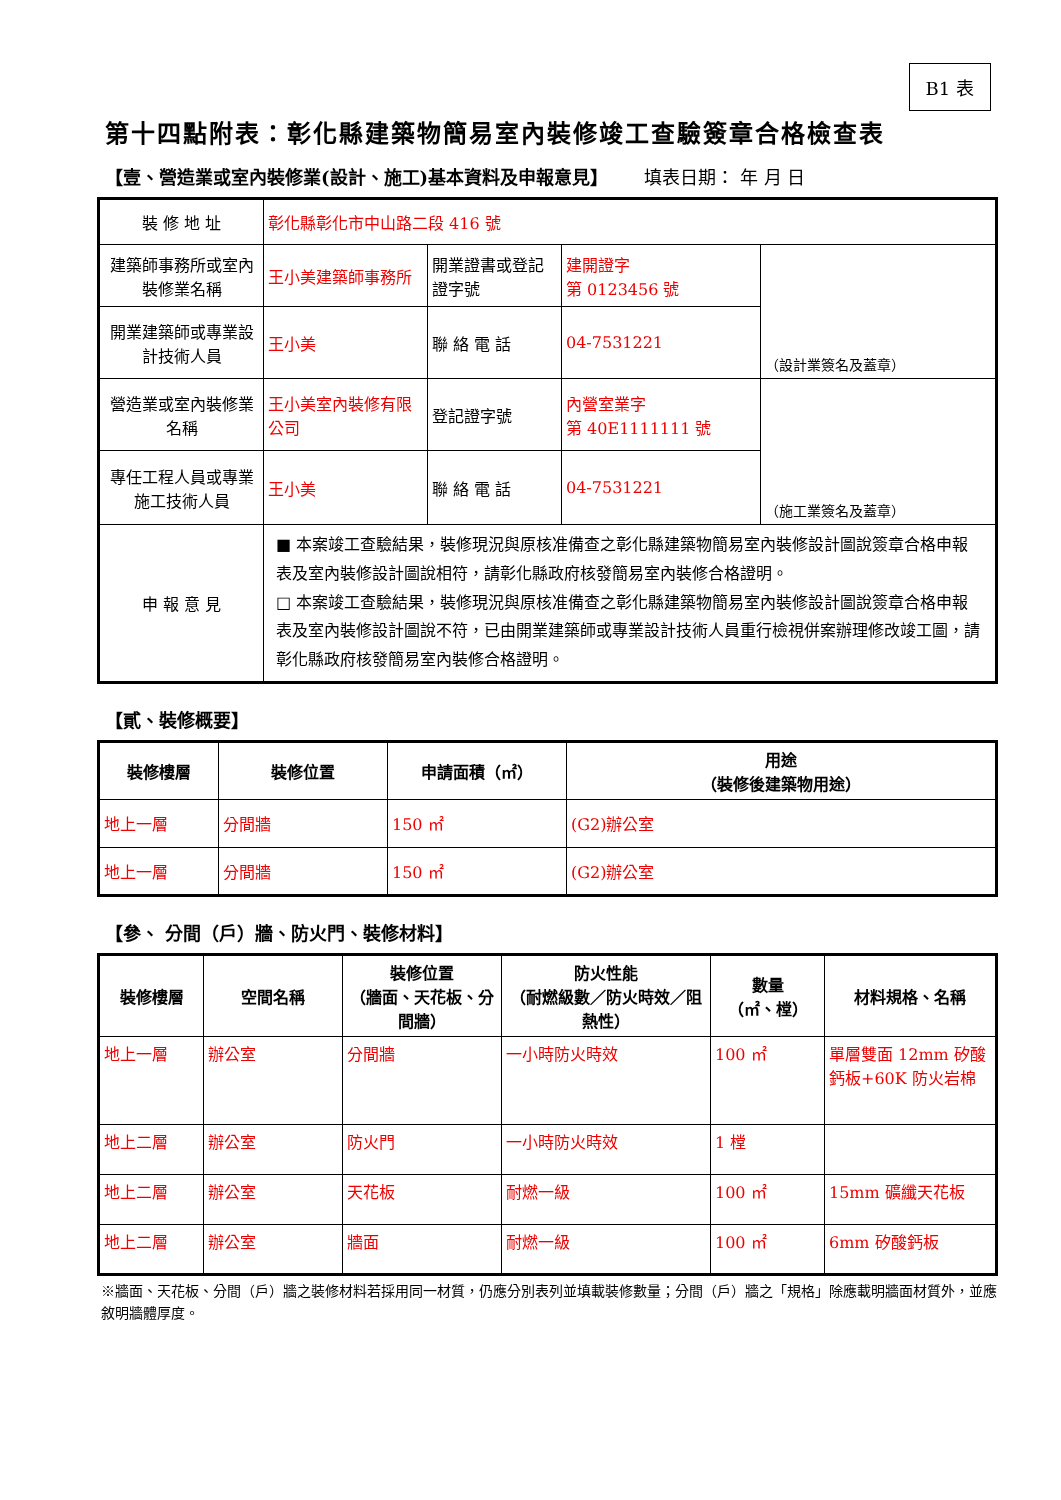B1 表
第十四點附表：彰化縣建築物簡易室內裝修竣工查驗簽章合格檢查表
【壹、營造業或室內裝修業(設計、施工)基本資料及申報意見】 填表日期： 年 月 日
| 裝 修 地 址 | 彰化縣彰化市中山路二段 416 號 | | | |
| 建築師事務所或室內裝修業名稱 | 王小美建築師事務所 | 開業證書或登記證字號 | 建開證字 第 0123456 號 | （設計業簽名及蓋章） |
| 開業建築師或專業設計技術人員 | 王小美 | 聯 絡 電 話 | 04-7531221 | |
| 營造業或室內裝修業名稱 | 王小美室內裝修有限公司 | 登記證字號 | 內營室業字 第 40E1111111 號 | （施工業簽名及蓋章） |
| 專任工程人員或專業施工技術人員 | 王小美 | 聯 絡 電 話 | 04-7531221 | |
| 申 報 意 見 | ■ 本案竣工查驗結果，裝修現況與原核准備查之彰化縣建築物簡易室內裝修設計圖說簽章合格申報表及室內裝修設計圖說相符，請彰化縣政府核發簡易室內裝修合格證明。 □ 本案竣工查驗結果，裝修現況與原核准備查之彰化縣建築物簡易室內裝修設計圖說簽章合格申報表及室內裝修設計圖說不符，已由開業建築師或專業設計技術人員重行檢視併案辦理修改竣工圖，請彰化縣政府核發簡易室內裝修合格證明。 | | | |
【貳、裝修概要】
| 裝修樓層 | 裝修位置 | 申請面積（㎡） | 用途 （裝修後建築物用途） |
| --- | --- | --- | --- |
| 地上一層 | 分間牆 | 150 ㎡ | (G2)辦公室 |
| 地上一層 | 分間牆 | 150 ㎡ | (G2)辦公室 |
【參、 分間（戶）牆、防火門、裝修材料】
| 裝修樓層 | 空間名稱 | 裝修位置 （牆面、天花板、分間牆） | 防火性能 （耐燃級數／防火時效／阻熱性） | 數量 （㎡、樘） | 材料規格、名稱 |
| --- | --- | --- | --- | --- | --- |
| 地上一層 | 辦公室 | 分間牆 | 一小時防火時效 | 100 ㎡ | 單層雙面 12mm 矽酸鈣板+60K 防火岩棉 |
| 地上二層 | 辦公室 | 防火門 | 一小時防火時效 | 1 樘 | |
| 地上二層 | 辦公室 | 天花板 | 耐燃一級 | 100 ㎡ | 15mm 礦纖天花板 |
| 地上二層 | 辦公室 | 牆面 | 耐燃一級 | 100 ㎡ | 6mm 矽酸鈣板 |
※牆面、天花板、分間（戶）牆之裝修材料若採用同一材質，仍應分別表列並填載裝修數量；分間（戶）牆之「規格」除應載明牆面材質外，並應敘明牆體厚度。